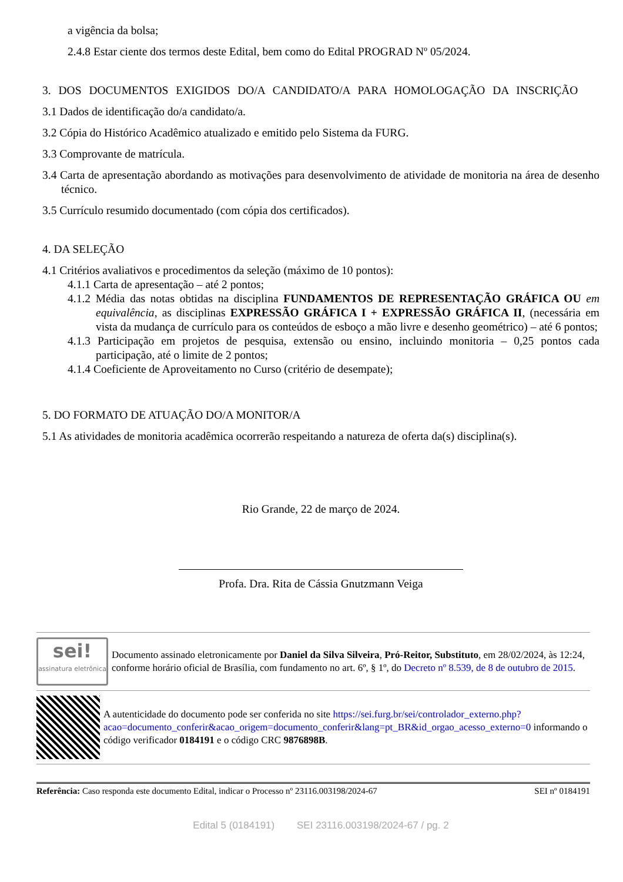a vigência da bolsa;
2.4.8 Estar ciente dos termos deste Edital, bem como do Edital PROGRAD Nº 05/2024.
3. DOS DOCUMENTOS EXIGIDOS DO/A CANDIDATO/A PARA HOMOLOGAÇÃO DA INSCRIÇÃO
3.1 Dados de identificação do/a candidato/a.
3.2 Cópia do Histórico Acadêmico atualizado e emitido pelo Sistema da FURG.
3.3 Comprovante de matrícula.
3.4 Carta de apresentação abordando as motivações para desenvolvimento de atividade de monitoria na área de desenho técnico.
3.5 Currículo resumido documentado (com cópia dos certificados).
4. DA SELEÇÃO
4.1 Critérios avaliativos e procedimentos da seleção (máximo de 10 pontos):
4.1.1 Carta de apresentação – até 2 pontos;
4.1.2 Média das notas obtidas na disciplina FUNDAMENTOS DE REPRESENTAÇÃO GRÁFICA OU em equivalência, as disciplinas EXPRESSÃO GRÁFICA I + EXPRESSÃO GRÁFICA II, (necessária em vista da mudança de currículo para os conteúdos de esboço a mão livre e desenho geométrico) – até 6 pontos;
4.1.3 Participação em projetos de pesquisa, extensão ou ensino, incluindo monitoria – 0,25 pontos cada participação, até o limite de 2 pontos;
4.1.4 Coeficiente de Aproveitamento no Curso (critério de desempate);
5. DO FORMATO DE ATUAÇÃO DO/A MONITOR/A
5.1 As atividades de monitoria acadêmica ocorrerão respeitando a natureza de oferta da(s) disciplina(s).
Rio Grande, 22 de março de 2024.
Profa. Dra. Rita de Cássia Gnutzmann Veiga
sei!
assinatura eletrônica
Documento assinado eletronicamente por Daniel da Silva Silveira, Pró-Reitor, Substituto, em 28/02/2024, às 12:24, conforme horário oficial de Brasília, com fundamento no art. 6º, § 1º, do Decreto nº 8.539, de 8 de outubro de 2015.
A autenticidade do documento pode ser conferida no site https://sei.furg.br/sei/controlador_externo.php?acao=documento_conferir&acao_origem=documento_conferir&lang=pt_BR&id_orgao_acesso_externo=0 informando o código verificador 0184191 e o código CRC 9876898B.
Referência: Caso responda este documento Edital, indicar o Processo nº 23116.003198/2024-67 SEI nº 0184191
Edital 5 (0184191) SEI 23116.003198/2024-67 / pg. 2